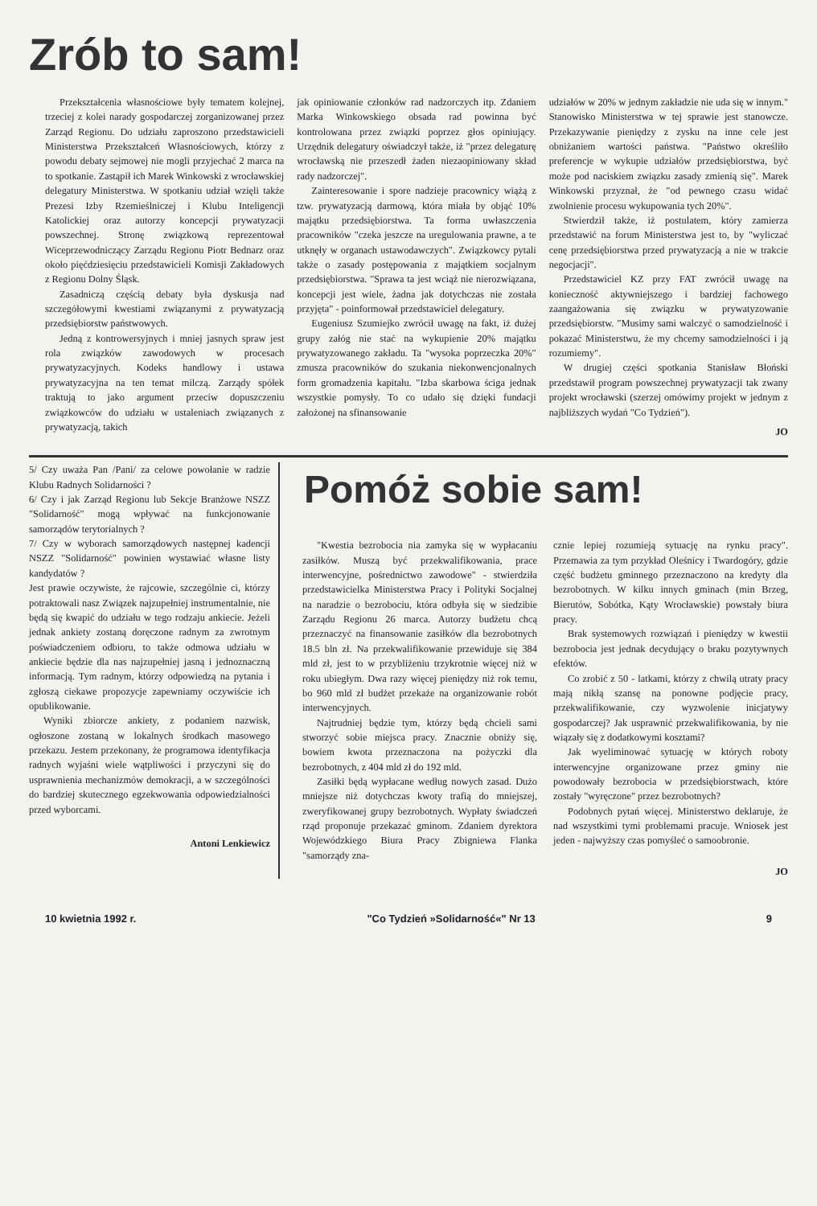Zrób to sam!
Przekształcenia własnościowe były tematem kolejnej, trzeciej z kolei narady gospodarczej zorganizowanej przez Zarząd Regionu. Do udziału zaproszono przedstawicieli Ministerstwa Przekształceń Własnościowych, którzy z powodu debaty sejmowej nie mogli przyjechać 2 marca na to spotkanie. Zastąpił ich Marek Winkowski z wrocławskiej delegatury Ministerstwa. W spotkaniu udział wzięli także Prezesi Izby Rzemieślniczej i Klubu Inteligencji Katolickiej oraz autorzy koncepcji prywatyzacji powszechnej. Stronę związkową reprezentował Wiceprzewodniczący Zarządu Regionu Piotr Bednarz oraz około pięćdziesięciu przedstawicieli Komisji Zakładowych z Regionu Dolny Śląsk.
Zasadniczą częścią debaty była dyskusja nad szczegółowymi kwestiami związanymi z prywatyzacją przedsiębiorstw państwowych.
Jedną z kontrowersyjnych i mniej jasnych spraw jest rola związków zawodowych w procesach prywatyzacyjnych. Kodeks handlowy i ustawa prywatyzacyjna na ten temat milczą. Zarządy spółek traktują to jako argument przeciw dopuszczeniu związkowców do udziału w ustaleniach związanych z prywatyzacją, takich
jak opiniowanie członków rad nadzorczych itp. Zdaniem Marka Winkowskiego obsada rad powinna być kontrolowana przez związki poprzez głos opiniujący. Urzędnik delegatury oświadczył także, iż "przez delegaturę wrocławską nie przeszedł żaden niezaopiniowany skład rady nadzorczej".
Zainteresowanie i spore nadzieje pracownicy wiążą z tzw. prywatyzacją darmową, która miała by objąć 10% majątku przedsiębiorstwa. Ta forma uwłaszczenia pracowników "czeka jeszcze na uregulowania prawne, a te utknęły w organach ustawodawczych". Związkowcy pytali także o zasady postępowania z majątkiem socjalnym przedsiębiorstwa. "Sprawa ta jest wciąż nie nierozwiązana, koncepcji jest wiele, żadna jak dotychczas nie została przyjęta" - poinformował przedstawiciel delegatury.
Eugeniusz Szumiejko zwrócił uwagę na fakt, iż dużej grupy załóg nie stać na wykupienie 20% majątku prywatyzowanego zakładu. Ta "wysoka poprzeczka 20%" zmusza pracowników do szukania niekonwencjonalnych form gromadzenia kapitału. "Izba skarbowa ściga jednak wszystkie pomysły. To co udało się dzięki fundacji założonej na sfinansowanie
udziałów w 20% w jednym zakładzie nie uda się w innym." Stanowisko Ministerstwa w tej sprawie jest stanowcze. Przekazywanie pieniędzy z zysku na inne cele jest obniżaniem wartości państwa. "Państwo określiło preferencje w wykupie udziałów przedsiębiorstwa, być może pod naciskiem związku zasady zmienią się". Marek Winkowski przyznał, że "od pewnego czasu widać zwolnienie procesu wykupowania tych 20%".
Stwierdził także, iż postulatem, który zamierza przedstawić na forum Ministerstwa jest to, by "wyliczać cenę przedsiębiorstwa przed prywatyzacją a nie w trakcie negocjacji".
Przedstawiciel KZ przy FAT zwrócił uwagę na konieczność aktywniejszego i bardziej fachowego zaangażowania się związku w prywatyzowanie przedsiębiorstw. "Musimy sami walczyć o samodzielność i pokazać Ministerstwu, że my chcemy samodzielności i ją rozumiemy".
W drugiej części spotkania Stanisław Błoński przedstawił program powszechnej prywatyzacji tak zwany projekt wrocławski (szerzej omówimy projekt w jednym z najbliższych wydań "Co Tydzień").
JO
5/ Czy uważa Pan /Pani/ za celowe powołanie w radzie Klubu Radnych Solidarności ?
6/ Czy i jak Zarząd Regionu lub Sekcje Branżowe NSZZ "Solidarność" mogą wpływać na funkcjonowanie samorządów terytorialnych ?
7/ Czy w wyborach samorządowych następnej kadencji NSZZ "Solidarność" powinien wystawiać własne listy kandydatów ?
Jest prawie oczywiste, że rajcowie, szczególnie ci, którzy potraktowali nasz Związek najzupełniej instrumentalnie, nie będą się kwapić do udziału w tego rodzaju ankiecie. Jeżeli jednak ankiety zostaną doręczone radnym za zwrotnym poświadczeniem odbioru, to także odmowa udziału w ankiecie będzie dla nas najzupełniej jasną i jednoznaczną informacją. Tym radnym, którzy odpowiedzą na pytania i zgłoszą ciekawe propozycje zapewniamy oczywiście ich opublikowanie.
Wyniki zbiorcze ankiety, z podaniem nazwisk, ogłoszone zostaną w lokalnych środkach masowego przekazu. Jestem przekonany, że programowa identyfikacja radnych wyjaśni wiele wątpliwości i przyczyni się do usprawnienia mechanizmów demokracji, a w szczególności do bardziej skutecznego egzekwowania odpowiedzialności przed wyborcami.
Antoni Lenkiewicz
Pomóż sobie sam!
"Kwestia bezrobocia nia zamyka się w wypłacaniu zasiłków. Muszą być przekwalifikowania, prace interwencyjne, pośrednictwo zawodowe" - stwierdziła przedstawicielka Ministerstwa Pracy i Polityki Socjalnej na naradzie o bezrobociu, która odbyła się w siedzibie Zarządu Regionu 26 marca. Autorzy budżetu chcą przeznaczyć na finansowanie zasiłków dla bezrobotnych 18.5 bln zł. Na przekwalifikowanie przewiduje się 384 mld zł, jest to w przybliżeniu trzykrotnie więcej niż w roku ubiegłym. Dwa razy więcej pieniędzy niż rok temu, bo 960 mld zł budżet przekaże na organizowanie robót interwencyjnych.
Najtrudniej będzie tym, którzy będą chcieli sami stworzyć sobie miejsca pracy. Znacznie obniży się, bowiem kwota przeznaczona na pożyczki dla bezrobotnych, z 404 mld zł do 192 mld.
Zasiłki będą wypłacane według nowych zasad. Dużo mniejsze niż dotychczas kwoty trafią do mniejszej, zweryfikowanej grupy bezrobotnych. Wypłaty świadczeń rząd proponuje przekazać gminom. Zdaniem dyrektora Wojewódzkiego Biura Pracy Zbigniewa Flanka "samorządy zna-
cznie lepiej rozumieją sytuację na rynku pracy". Przemawia za tym przykład Oleśnicy i Twardogóry, gdzie część budżetu gminnego przeznaczono na kredyty dla bezrobotnych. W kilku innych gminach (min Brzeg, Bierutów, Sobótka, Kąty Wrocławskie) powstały biura pracy.
Brak systemowych rozwiązań i pieniędzy w kwestii bezrobocia jest jednak decydujący o braku pozytywnych efektów.
Co zrobić z 50 - latkami, którzy z chwilą utraty pracy mają nikłą szansę na ponowne podjęcie pracy, przekwalifikowanie, czy wyzwolenie inicjatywy gospodarczej? Jak usprawnić przekwalifikowania, by nie wiązały się z dodatkowymi kosztami?
Jak wyeliminować sytuację w których roboty interwencyjne organizowane przez gminy nie powodowały bezrobocia w przedsiębiorstwach, które zostały "wyręczone" przez bezrobotnych?
Podobnych pytań więcej. Ministerstwo deklaruje, że nad wszystkimi tymi problemami pracuje. Wniosek jest jeden - najwyższy czas pomyśleć o samoobronie.
JO
10 kwietnia 1992 r. "Co Tydzień »Solidarność«" Nr 13 9